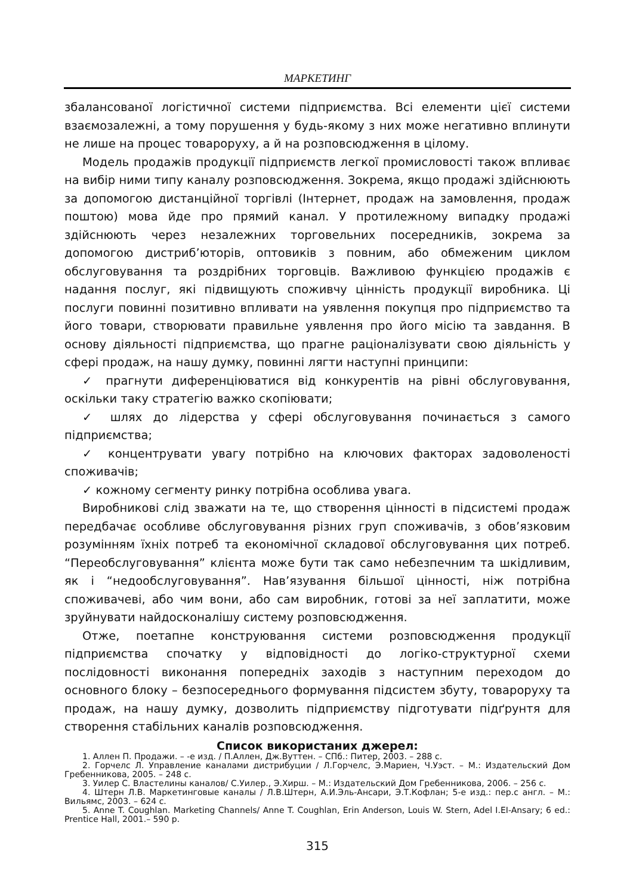МАРКЕТИНГ
збалансованої логістичної системи підприємства. Всі елементи цієї системи взаємозалежні, а тому порушення у будь-якому з них може негативно вплинути не лише на процес товароруху, а й на розповсюдження в цілому.
Модель продажів продукції підприємств легкої промисловості також впливає на вибір ними типу каналу розповсюдження. Зокрема, якщо продажі здійснюють за допомогою дистанційної торгівлі (Інтернет, продаж на замовлення, продаж поштою) мова йде про прямий канал. У протилежному випадку продажі здійснюють через незалежних торговельних посередників, зокрема за допомогою дистриб’юторів, оптовиків з повним, або обмеженим циклом обслуговування та роздрібних торговців. Важливою функцією продажів є надання послуг, які підвищують споживчу цінність продукції виробника. Ці послуги повинні позитивно впливати на уявлення покупця про підприємство та його товари, створювати правильне уявлення про його місію та завдання. В основу діяльності підприємства, що прагне раціоналізувати свою діяльність у сфері продаж, на нашу думку, повинні лягти наступні принципи:
✓ прагнути диференціюватися від конкурентів на рівні обслуговування, оскільки таку стратегію важко скопіювати;
✓ шлях до лідерства у сфері обслуговування починається з самого підприємства;
✓ концентрувати увагу потрібно на ключових факторах задоволеності споживачів;
✓ кожному сегменту ринку потрібна особлива увага.
Виробникові слід зважати на те, що створення цінності в підсистемі продаж передбачає особливе обслуговування різних груп споживачів, з обов’язковим розумінням їхніх потреб та економічної складової обслуговування цих потреб. “Переобслуговування” клієнта може бути так само небезпечним та шкідливим, як і “недообслуговування”. Нав’язування більшої цінності, ніж потрібна споживачеві, або чим вони, або сам виробник, готові за неї заплатити, може зруйнувати найдосконалішу систему розповсюдження.
Отже, поетапне конструювання системи розповсюдження продукції підприємства спочатку у відповідності до логіко-структурної схеми послідовності виконання попередніх заходів з наступним переходом до основного блоку – безпосереднього формування підсистем збуту, товароруху та продаж, на нашу думку, дозволить підприємству підготувати підґрунтя для створення стабільних каналів розповсюдження.
Список використаних джерел:
1. Аллен П. Продажи. – -е изд. / П.Аллен, Дж.Вуттен. – СПб.: Питер, 2003. – 288 с.
2. Горчелс Л. Управление каналами дистрибуции / Л.Горчелс, Э.Мариен, Ч.Уэст. – М.: Издательский Дом Гребенникова, 2005. – 248 с.
3. Уилер С. Властелины каналов/ С.Уилер., Э.Хирш. – М.: Издательский Дом Гребенникова, 2006. – 256 с.
4. Штерн Л.В. Маркетинговые каналы / Л.В.Штерн, А.И.Эль-Ансари, Э.Т.Кофлан; 5-е изд.: пер.с англ. – М.: Вильямс, 2003. – 624 с.
5. Anne T. Coughlan. Marketing Channels/ Anne T. Coughlan, Erin Anderson, Louis W. Stern, Adel I.EI-Ansary; 6 ed.: Prentice Hall, 2001.– 590 p.
315